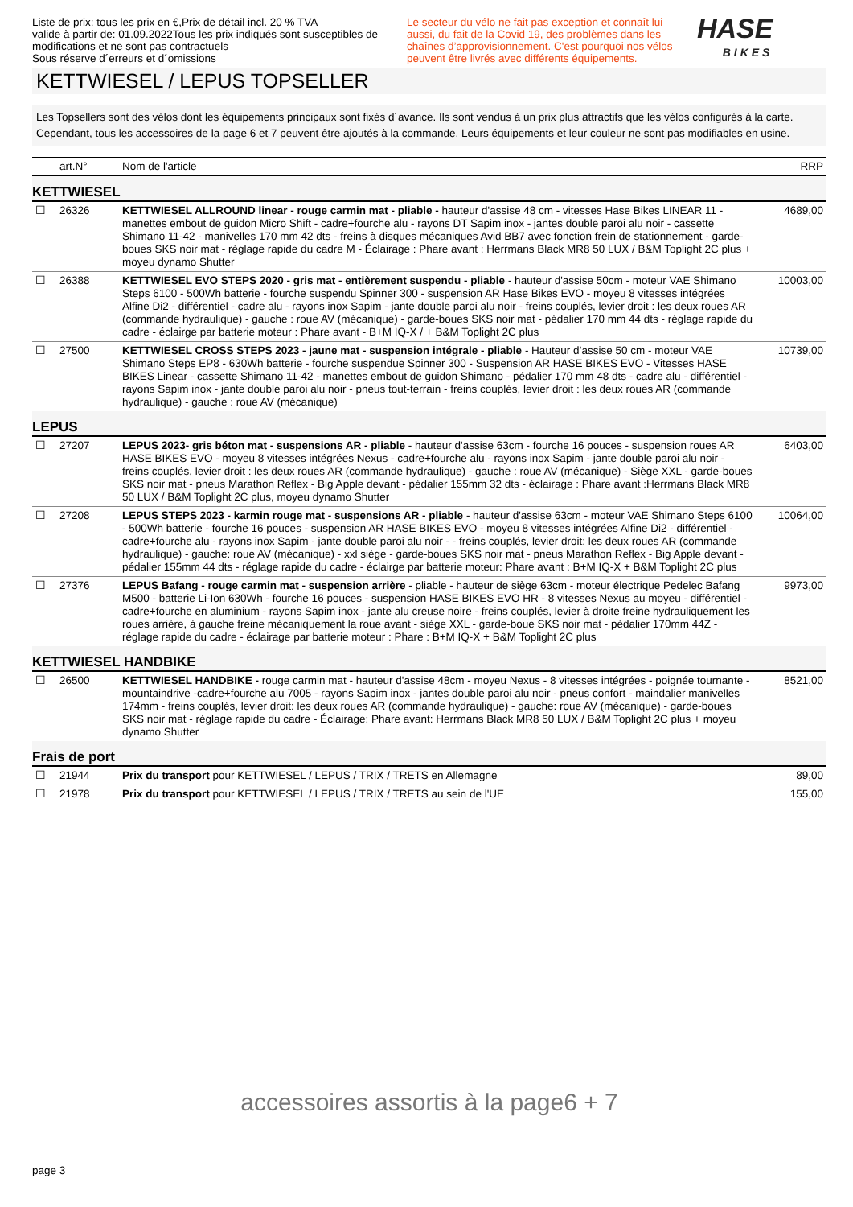Liste de prix: tous les prix en €,Prix de détail incl. 20 % TVA
valide à partir de: 01.09.2022Tous les prix indiqués sont susceptibles de modifications et ne sont pas contractuels
Sous réserve d´erreurs et d´omissions
Le secteur du vélo ne fait pas exception et connaît lui aussi, du fait de la Covid 19, des problèmes dans les chaînes d’approvisionnement. C'est pourquoi nos vélos peuvent être livrés avec différents équipements.
HASE
BIKES
KETTWIESEL / LEPUS TOPSELLER
Les Topsellers sont des vélos dont les équipements principaux sont fixés d´avance. Ils sont vendus à un prix plus attractifs que les vélos configurés à la carte. Cependant, tous les accessoires de la page 6 et 7 peuvent être ajoutés à la commande. Leurs équipements et leur couleur ne sont pas modifiables en usine.
| | art.N° | Nom de l'article | RRP |
| --- | --- | --- | --- |
| KETTWIESEL | | | |
| ☐ | 26326 | KETTWIESEL ALLROUND linear - rouge carmin mat - pliable - hauteur d'assise 48 cm - vitesses Hase Bikes LINEAR 11 - manettes embout de guidon Micro Shift - cadre+fourche alu - rayons DT Sapim inox - jantes double paroi alu noir - cassette Shimano 11-42 - manivelles 170 mm 42 dts - freins à disques mécaniques Avid BB7 avec fonction frein de stationnement - garde-boues SKS noir mat - réglage rapide du cadre M - Éclairage : Phare avant : Herrmans Black MR8 50 LUX / B&M Toplight 2C plus + moyeu dynamo Shutter | 4689,00 |
| ☐ | 26388 | KETTWIESEL EVO STEPS 2020 - gris mat - entièrement suspendu - pliable - hauteur d'assise 50cm - moteur VAE Shimano Steps 6100 - 500Wh batterie - fourche suspendu Spinner 300 - suspension AR Hase Bikes EVO - moyeu 8 vitesses intégrées Alfine Di2 - différentiel - cadre alu - rayons inox Sapim - jante double paroi alu noir - freins couplés, levier droit : les deux roues AR (commande hydraulique) - gauche : roue AV (mécanique) - garde-boues SKS noir mat - pédalier 170 mm 44 dts - réglage rapide du cadre - éclairge par batterie moteur : Phare avant - B+M IQ-X / + B&M Toplight 2C plus | 10003,00 |
| ☐ | 27500 | KETTWIESEL CROSS STEPS 2023 - jaune mat - suspension intégrale - pliable - Hauteur d’assise 50 cm - moteur VAE Shimano Steps EP8 - 630Wh batterie - fourche suspendue Spinner 300 - Suspension AR HASE BIKES EVO - Vitesses HASE BIKES Linear - cassette Shimano 11-42 - manettes embout de guidon Shimano - pédalier 170 mm 48 dts - cadre alu - différentiel - rayons Sapim inox - jante double paroi alu noir - pneus tout-terrain - freins couplés, levier droit : les deux roues AR (commande hydraulique) - gauche : roue AV (mécanique) | 10739,00 |
| LEPUS | | | |
| ☐ | 27207 | LEPUS 2023- gris béton mat - suspensions AR - pliable - hauteur d'assise 63cm - fourche 16 pouces - suspension roues AR HASE BIKES EVO - moyeu 8 vitesses intégrées Nexus - cadre+fourche alu - rayons inox Sapim - jante double paroi alu noir - freins couplés, levier droit : les deux roues AR (commande hydraulique) - gauche : roue AV (mécanique) - Siège XXL - garde-boues SKS noir mat - pneus Marathon Reflex - Big Apple devant - pédalier 155mm 32 dts - éclairage : Phare avant :Herrmans Black MR8 50 LUX / B&M Toplight 2C plus, moyeu dynamo Shutter | 6403,00 |
| ☐ | 27208 | LEPUS STEPS 2023 - karmin rouge mat - suspensions AR - pliable - hauteur d'assise 63cm - moteur VAE Shimano Steps 6100 - 500Wh batterie - fourche 16 pouces - suspension AR HASE BIKES EVO - moyeu 8 vitesses intégrées Alfine Di2 - différentiel - cadre+fourche alu - rayons inox Sapim - jante double paroi alu noir - - freins couplés, levier droit: les deux roues AR (commande hydraulique) - gauche: roue AV (mécanique) - xxl siège - garde-boues SKS noir mat - pneus Marathon Reflex - Big Apple devant - pédalier 155mm 44 dts - réglage rapide du cadre - éclairge par batterie moteur: Phare avant : B+M IQ-X + B&M Toplight 2C plus | 10064,00 |
| ☐ | 27376 | LEPUS Bafang - rouge carmin mat - suspension arrière - pliable - hauteur de siège 63cm - moteur électrique Pedelec Bafang M500 - batterie Li-Ion 630Wh - fourche 16 pouces - suspension HASE BIKES EVO HR - 8 vitesses Nexus au moyeu - différentiel - cadre+fourche en aluminium - rayons Sapim inox - jante alu creuse noire - freins couplés, levier à droite freine hydrauliquement les roues arrière, à gauche freine mécaniquement la roue avant - siège XXL - garde-boue SKS noir mat - pédalier 170mm 44Z - réglage rapide du cadre - éclairage par batterie moteur : Phare : B+M IQ-X + B&M Toplight 2C plus | 9973,00 |
| KETTWIESEL HANDBIKE | | | |
| ☐ | 26500 | KETTWIESEL HANDBIKE - rouge carmin mat - hauteur d'assise 48cm - moyeu Nexus - 8 vitesses intégrées - poignée tournante - mountaindrive -cadre+fourche alu 7005 - rayons Sapim inox - jantes double paroi alu noir - pneus confort - maindalier manivelles 174mm - freins couplés, levier droit: les deux roues AR (commande hydraulique) - gauche: roue AV (mécanique) - garde-boues SKS noir mat - réglage rapide du cadre - Éclairage: Phare avant: Herrmans Black MR8 50 LUX / B&M Toplight 2C plus + moyeu dynamo Shutter | 8521,00 |
| Frais de port | | | |
| ☐ | 21944 | Prix du transport pour KETTWIESEL / LEPUS / TRIX / TRETS en Allemagne | 89,00 |
| ☐ | 21978 | Prix du transport pour KETTWIESEL / LEPUS / TRIX / TRETS au sein de l'UE | 155,00 |
accessoires assortis à la page6 + 7
page 3